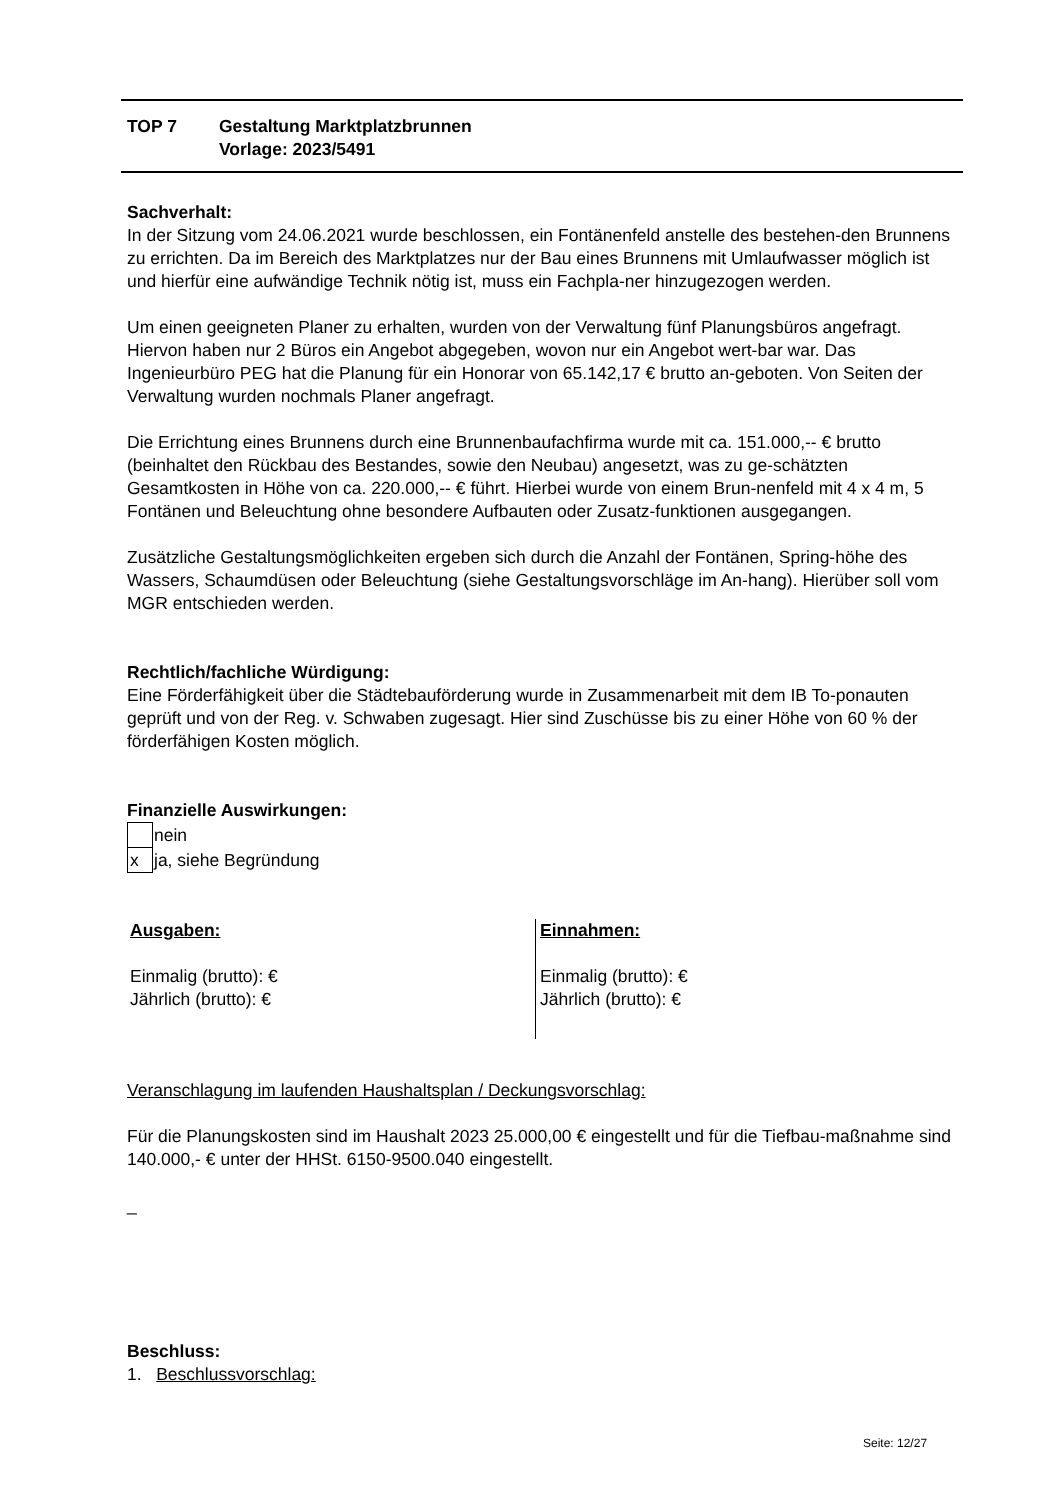| TOP 7 | Gestaltung Marktplatzbrunnen Vorlage: 2023/5491 |
Sachverhalt:
In der Sitzung vom 24.06.2021 wurde beschlossen, ein Fontänenfeld anstelle des bestehen-den Brunnens zu errichten. Da im Bereich des Marktplatzes nur der Bau eines Brunnens mit Umlaufwasser möglich ist und hierfür eine aufwändige Technik nötig ist, muss ein Fachpla-ner hinzugezogen werden.
Um einen geeigneten Planer zu erhalten, wurden von der Verwaltung fünf Planungsbüros angefragt. Hiervon haben nur 2 Büros ein Angebot abgegeben, wovon nur ein Angebot wert-bar war. Das Ingenieurbüro PEG hat die Planung für ein Honorar von 65.142,17 € brutto an-geboten. Von Seiten der Verwaltung wurden nochmals Planer angefragt.
Die Errichtung eines Brunnens durch eine Brunnenbaufachfirma wurde mit ca. 151.000,-- € brutto (beinhaltet den Rückbau des Bestandes, sowie den Neubau) angesetzt, was zu ge-schätzten Gesamtkosten in Höhe von ca. 220.000,-- € führt. Hierbei wurde von einem Brun-nenfeld mit 4 x 4 m, 5 Fontänen und Beleuchtung ohne besondere Aufbauten oder Zusatz-funktionen ausgegangen.
Zusätzliche Gestaltungsmöglichkeiten ergeben sich durch die Anzahl der Fontänen, Spring-höhe des Wassers, Schaumdüsen oder Beleuchtung (siehe Gestaltungsvorschläge im An-hang). Hierüber soll vom MGR entschieden werden.
Rechtlich/fachliche Würdigung:
Eine Förderfähigkeit über die Städtebauförderung wurde in Zusammenarbeit mit dem IB To-ponauten geprüft und von der Reg. v. Schwaben zugesagt. Hier sind Zuschüsse bis zu einer Höhe von 60 % der förderfähigen Kosten möglich.
Finanzielle Auswirkungen:
| | nein |
| x | ja, siehe Begründung |
Ausgaben:
Einmalig (brutto): €
Jährlich (brutto): €
Einnahmen:
Einmalig (brutto): €
Jährlich (brutto): €
Veranschlagung im laufenden Haushaltsplan / Deckungsvorschlag:
Für die Planungskosten sind im Haushalt 2023 25.000,00 € eingestellt und für die Tiefbau-maßnahme sind 140.000,- € unter der HHSt. 6150-9500.040 eingestellt.
_
Beschluss:
1. Beschlussvorschlag:
Seite: 12/27